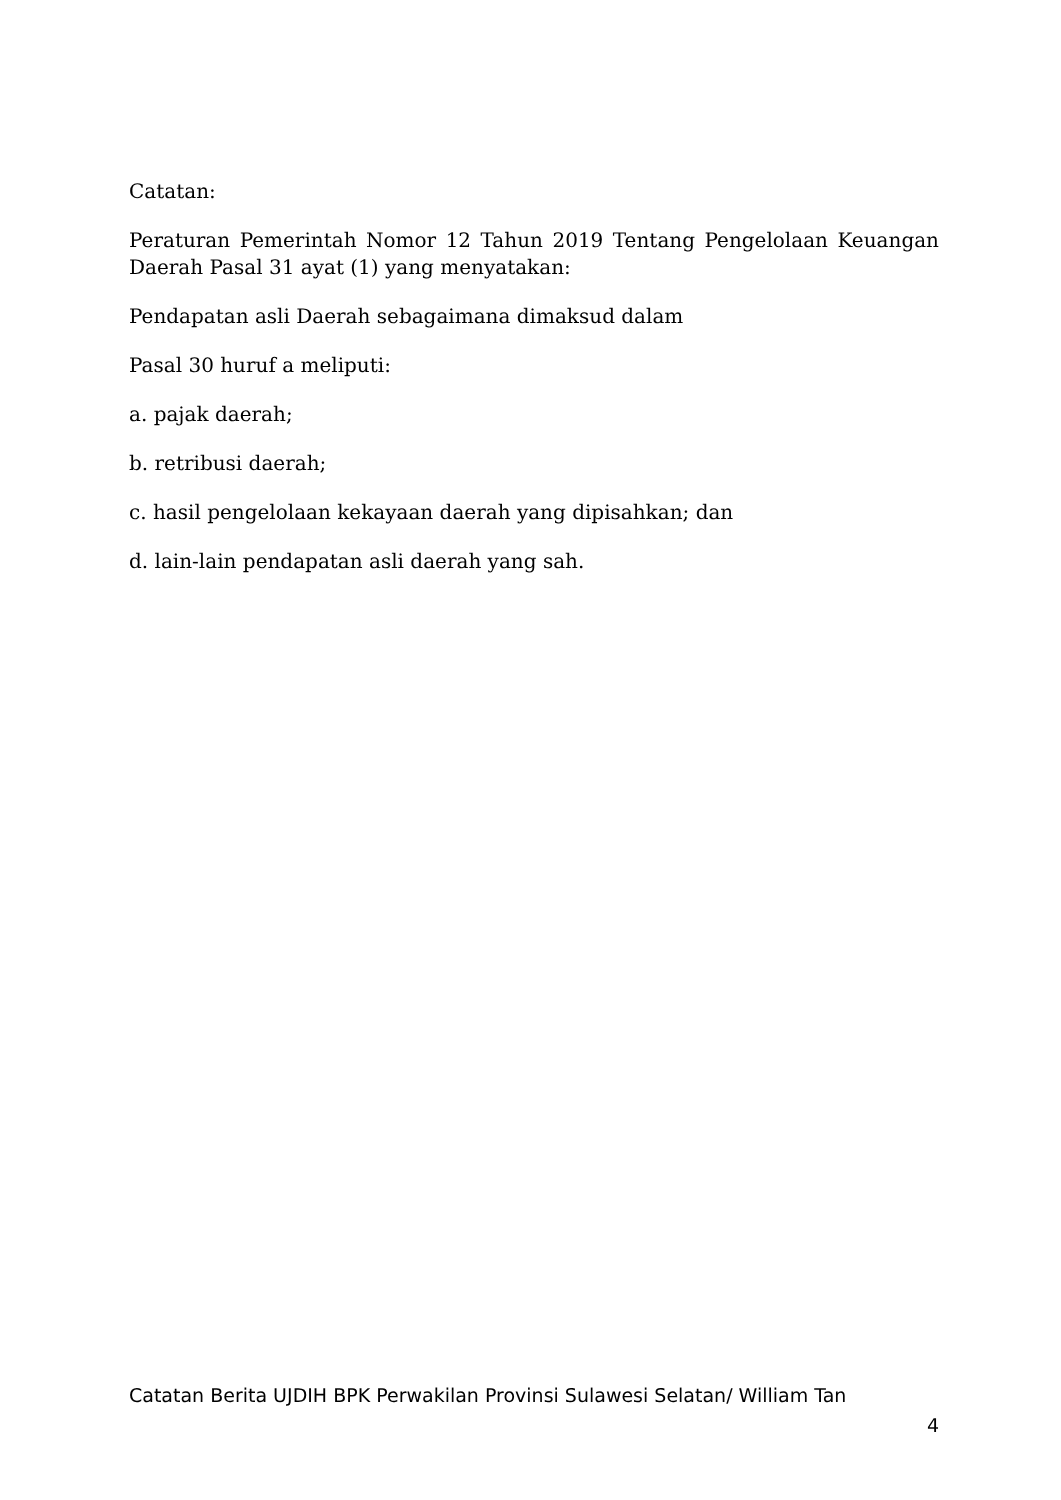Catatan:
Peraturan Pemerintah Nomor 12 Tahun 2019 Tentang Pengelolaan Keuangan Daerah Pasal 31 ayat (1) yang menyatakan:
Pendapatan asli Daerah sebagaimana dimaksud dalam
Pasal 30 huruf a meliputi:
a. pajak daerah;
b. retribusi daerah;
c. hasil pengelolaan kekayaan daerah yang dipisahkan; dan
d. lain-lain pendapatan asli daerah yang sah.
Catatan Berita UJDIH BPK Perwakilan Provinsi Sulawesi Selatan/ William Tan
4